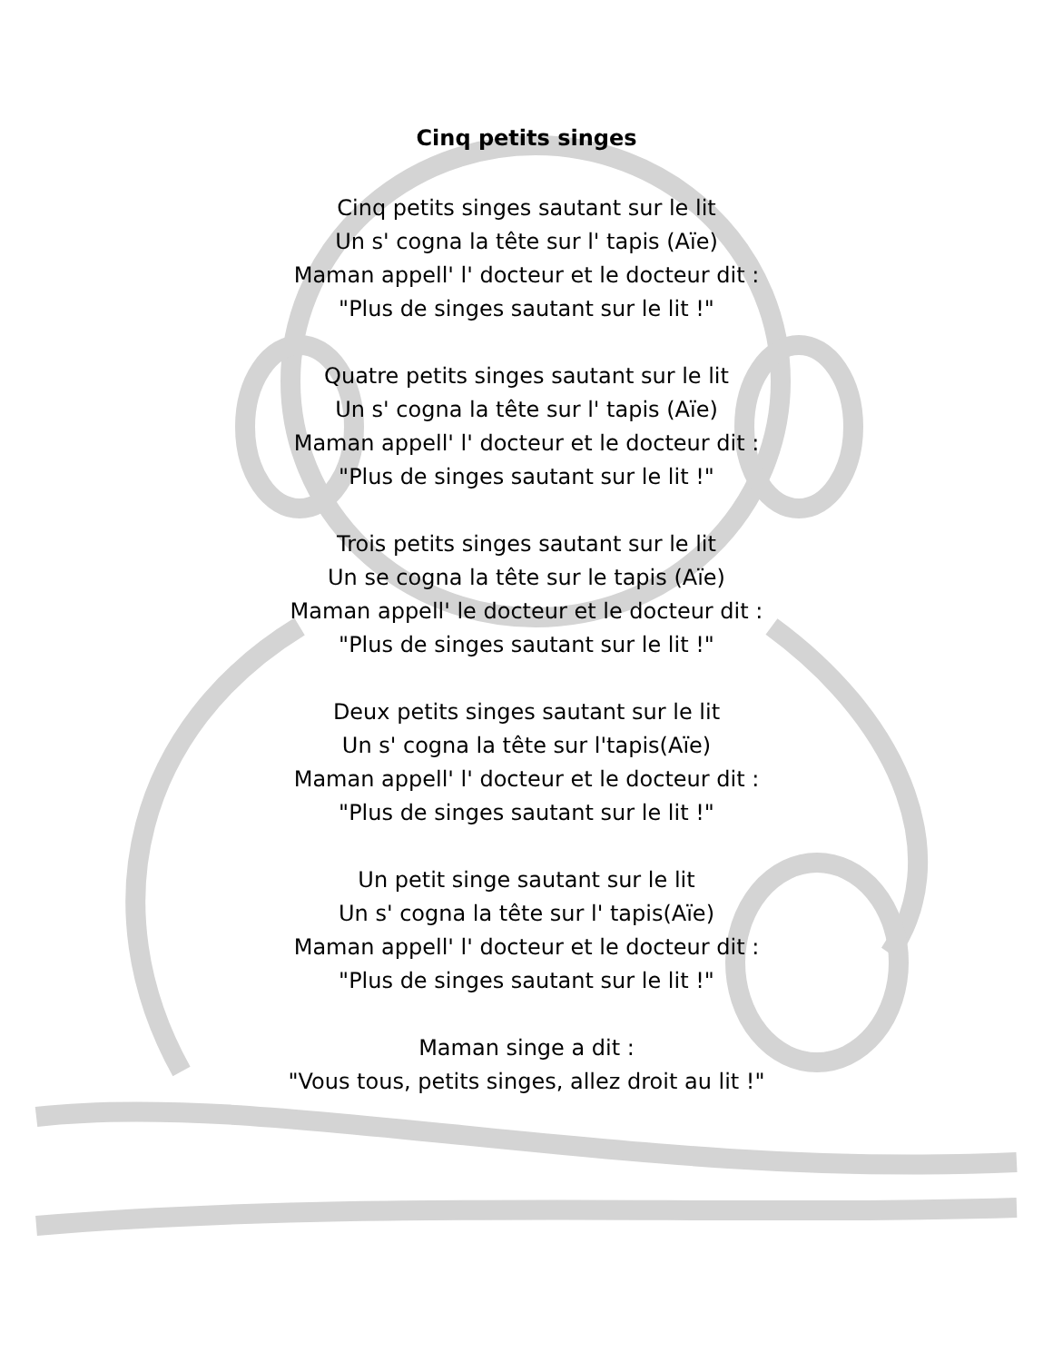Cinq petits singes
Cinq petits singes sautant sur le lit
Un s' cogna la tête sur l' tapis (Aïe)
Maman appell' l' docteur et le docteur dit :
"Plus de singes sautant sur le lit !"
Quatre petits singes sautant sur le lit
Un s' cogna la tête sur l' tapis (Aïe)
Maman appell' l' docteur et le docteur dit :
"Plus de singes sautant sur le lit !"
Trois petits singes sautant sur le lit
Un se cogna la tête sur le tapis (Aïe)
Maman appell' le docteur et le docteur dit :
"Plus de singes sautant sur le lit !"
Deux petits singes sautant sur le lit
Un s' cogna la tête sur l'tapis(Aïe)
Maman appell' l' docteur et le docteur dit :
"Plus de singes sautant sur le lit !"
Un petit singe sautant sur le lit
Un s' cogna la tête sur l' tapis(Aïe)
Maman appell' l' docteur et le docteur dit :
"Plus de singes sautant sur le lit !"
Maman singe a dit :
"Vous tous, petits singes, allez droit au lit !"